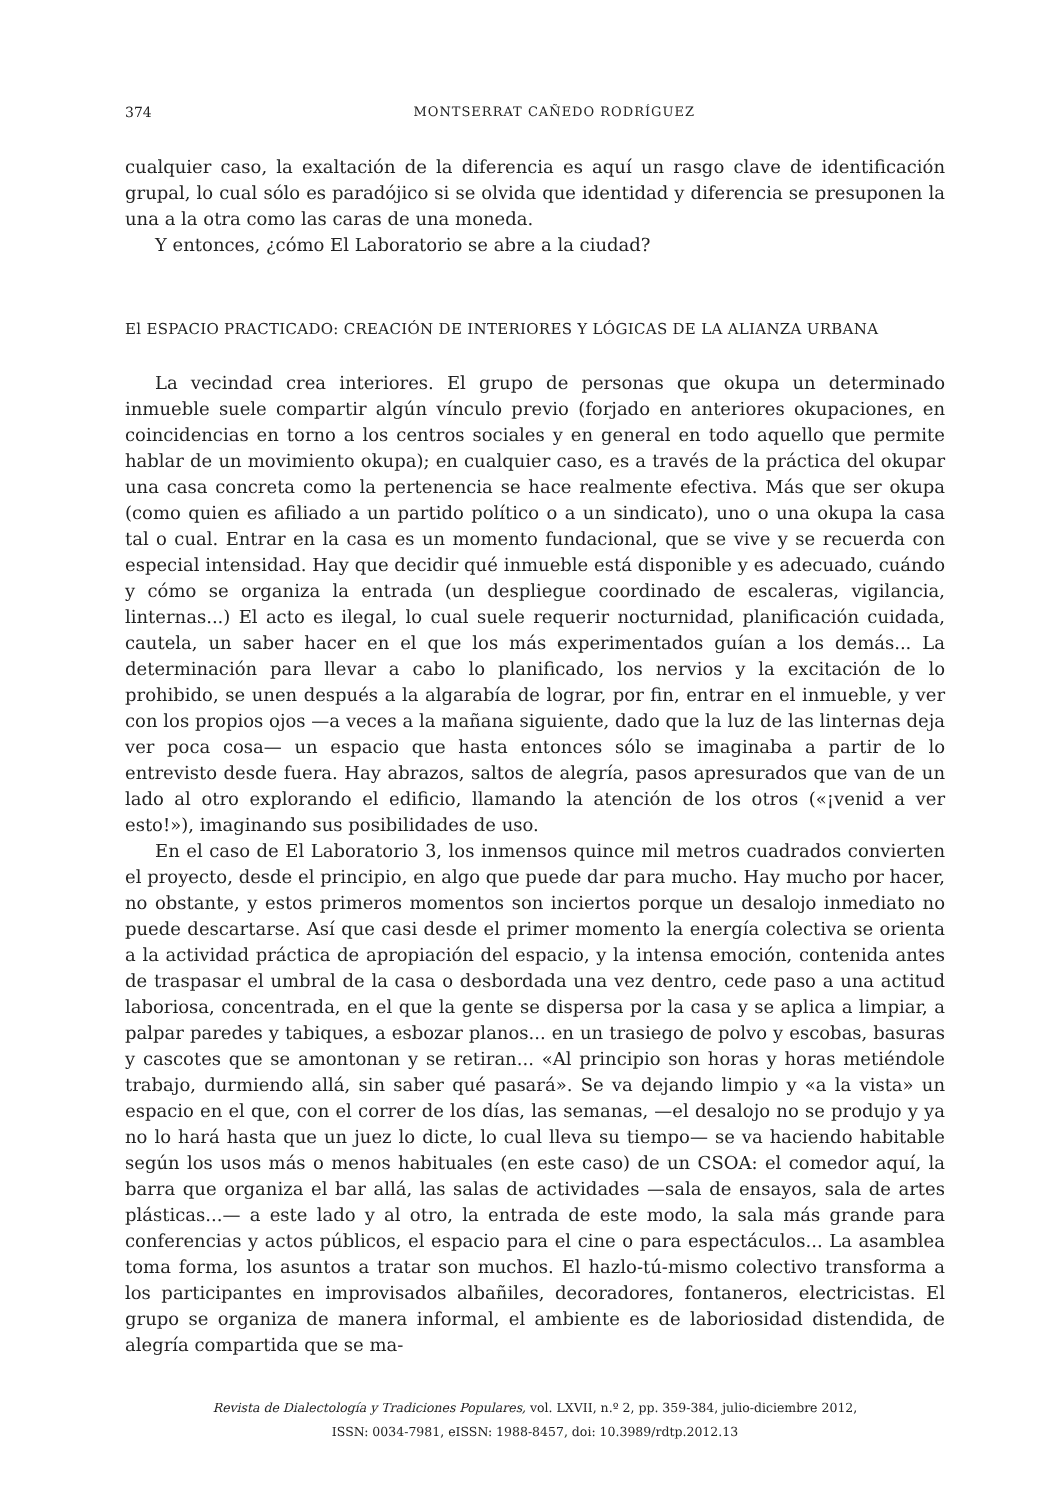374 MONTSERRAT CAÑEDO RODRÍGUEZ
cualquier caso, la exaltación de la diferencia es aquí un rasgo clave de identificación grupal, lo cual sólo es paradójico si se olvida que identidad y diferencia se presuponen la una a la otra como las caras de una moneda.
Y entonces, ¿cómo El Laboratorio se abre a la ciudad?
El ESPACIO PRACTICADO: CREACIÓN DE INTERIORES Y LÓGICAS DE LA ALIANZA URBANA
La vecindad crea interiores. El grupo de personas que okupa un determinado inmueble suele compartir algún vínculo previo (forjado en anteriores okupaciones, en coincidencias en torno a los centros sociales y en general en todo aquello que permite hablar de un movimiento okupa); en cualquier caso, es a través de la práctica del okupar una casa concreta como la pertenencia se hace realmente efectiva. Más que ser okupa (como quien es afiliado a un partido político o a un sindicato), uno o una okupa la casa tal o cual. Entrar en la casa es un momento fundacional, que se vive y se recuerda con especial intensidad. Hay que decidir qué inmueble está disponible y es adecuado, cuándo y cómo se organiza la entrada (un despliegue coordinado de escaleras, vigilancia, linternas...) El acto es ilegal, lo cual suele requerir nocturnidad, planificación cuidada, cautela, un saber hacer en el que los más experimentados guían a los demás... La determinación para llevar a cabo lo planificado, los nervios y la excitación de lo prohibido, se unen después a la algarabía de lograr, por fin, entrar en el inmueble, y ver con los propios ojos —a veces a la mañana siguiente, dado que la luz de las linternas deja ver poca cosa— un espacio que hasta entonces sólo se imaginaba a partir de lo entrevisto desde fuera. Hay abrazos, saltos de alegría, pasos apresurados que van de un lado al otro explorando el edificio, llamando la atención de los otros («¡venid a ver esto!»), imaginando sus posibilidades de uso.
En el caso de El Laboratorio 3, los inmensos quince mil metros cuadrados convierten el proyecto, desde el principio, en algo que puede dar para mucho. Hay mucho por hacer, no obstante, y estos primeros momentos son inciertos porque un desalojo inmediato no puede descartarse. Así que casi desde el primer momento la energía colectiva se orienta a la actividad práctica de apropiación del espacio, y la intensa emoción, contenida antes de traspasar el umbral de la casa o desbordada una vez dentro, cede paso a una actitud laboriosa, concentrada, en el que la gente se dispersa por la casa y se aplica a limpiar, a palpar paredes y tabiques, a esbozar planos... en un trasiego de polvo y escobas, basuras y cascotes que se amontonan y se retiran... «Al principio son horas y horas metiéndole trabajo, durmiendo allá, sin saber qué pasará». Se va dejando limpio y «a la vista» un espacio en el que, con el correr de los días, las semanas, —el desalojo no se produjo y ya no lo hará hasta que un juez lo dicte, lo cual lleva su tiempo— se va haciendo habitable según los usos más o menos habituales (en este caso) de un CSOA: el comedor aquí, la barra que organiza el bar allá, las salas de actividades —sala de ensayos, sala de artes plásticas...— a este lado y al otro, la entrada de este modo, la sala más grande para conferencias y actos públicos, el espacio para el cine o para espectáculos... La asamblea toma forma, los asuntos a tratar son muchos. El hazlo-tú-mismo colectivo transforma a los participantes en improvisados albañiles, decoradores, fontaneros, electricistas. El grupo se organiza de manera informal, el ambiente es de laboriosidad distendida, de alegría compartida que se ma-
Revista de Dialectología y Tradiciones Populares, vol. LXVII, n.º 2, pp. 359-384, julio-diciembre 2012,
ISSN: 0034-7981, eISSN: 1988-8457, doi: 10.3989/rdtp.2012.13